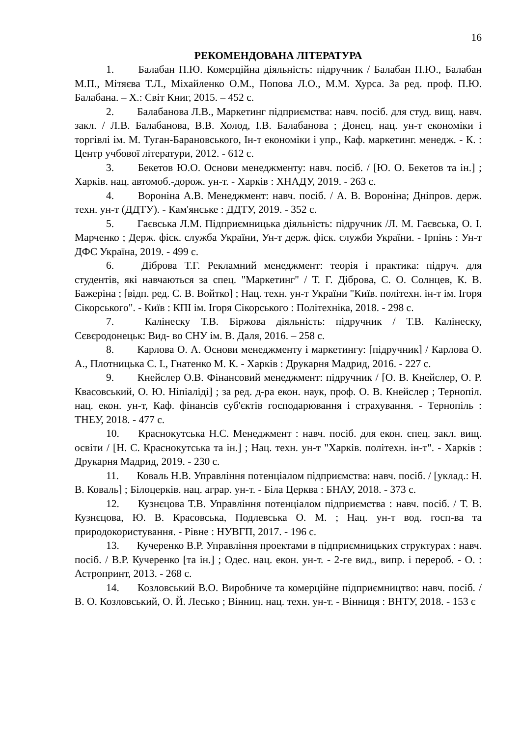16
РЕКОМЕНДОВАНА ЛІТЕРАТУРА
1. Балабан П.Ю. Комерційна діяльність: підручник / Балабан П.Ю., Балабан М.П., Мітяєва Т.Л., Міхайленко О.М., Попова Л.О., М.М. Хурса. За ред. проф. П.Ю. Балабана. – Х.: Світ Книг, 2015. – 452 с.
2. Балабанова Л.В., Маркетинг підприємства: навч. посіб. для студ. вищ. навч. закл. / Л.В. Балабанова, В.В. Холод, І.В. Балабанова ; Донец. нац. ун-т економіки і торгівлі ім. М. Туган-Барановського, Ін-т економіки і упр., Каф. маркетинг. менедж. - К. : Центр учбової літератури, 2012. - 612 с.
3. Бекетов Ю.О. Основи менеджменту: навч. посіб. / [Ю. О. Бекетов та ін.] ; Харків. нац. автомоб.-дорож. ун-т. - Харків : ХНАДУ, 2019. - 263 с.
4. Вороніна А.В. Менеджмент: навч. посіб. / А. В. Вороніна; Дніпров. держ. техн. ун-т (ДДТУ). - Кам'янське : ДДТУ, 2019. - 352 с.
5. Гаєвська Л.М. Підприємницька діяльність: підручник /Л. М. Гаєвська, О. І. Марченко ; Держ. фіск. служба України, Ун-т держ. фіск. служби України. - Ірпінь : Ун-т ДФС Україна, 2019. - 499 с.
6. Діброва Т.Г. Рекламний менеджмент: теорія і практика: підруч. для студентів, які навчаються за спец. "Маркетинг" / Т. Г. Діброва, С. О. Солнцев, К. В. Бажеріна ; [відп. ред. С. В. Войтко] ; Нац. техн. ун-т України "Київ. політехн. ін-т ім. Ігоря Сікорського". - Київ : КПІ ім. Ігоря Сікорського : Політехніка, 2018. - 298 с.
7. Калінеску Т.В. Біржова діяльність: підручник / Т.В. Калінеску, Сєвєродонецьк: Вид- во СНУ ім. В. Даля, 2016. – 258 с.
8. Карлова О. А. Основи менеджменту і маркетингу: [підручник] / Карлова О. А., Плотницька С. І., Гнатенко М. К. - Харків : Друкарня Мадрид, 2016. - 227 с.
9. Кнейслер О.В. Фінансовий менеджмент: підручник / [О. В. Кнейслер, О. Р. Квасовський, О. Ю. Ніпіаліді] ; за ред. д-ра екон. наук, проф. О. В. Кнейслер ; Тернопіл. нац. екон. ун-т, Каф. фінансів суб'єктів господарювання і страхування. - Тернопіль : ТНЕУ, 2018. - 477 с.
10. Краснокутська Н.С. Менеджмент : навч. посіб. для екон. спец. закл. вищ. освіти / [Н. С. Краснокутська та ін.] ; Нац. техн. ун-т "Харків. політехн. ін-т". - Харків : Друкарня Мадрид, 2019. - 230 с.
11. Коваль Н.В. Управління потенціалом підприємства: навч. посіб. / [уклад.: Н. В. Коваль] ; Білоцерків. нац. аграр. ун-т. - Біла Церква : БНАУ, 2018. - 373 с.
12. Кузнєцова Т.В. Управління потенціалом підприємства : навч. посіб. / Т. В. Кузнєцова, Ю. В. Красовська, Подлевська О. М. ; Нац. ун-т вод. госп-ва та природокористування. - Рівне : НУВГП, 2017. - 196 с.
13. Кучеренко В.Р. Управління проектами в підприємницьких структурах : навч. посіб. / В.Р. Кучеренко [та ін.] ; Одес. нац. екон. ун-т. - 2-ге вид., випр. і перероб. - О. : Астропринт, 2013. - 268 с.
14. Козловський В.О. Виробниче та комерційне підприємництво: навч. посіб. / В. О. Козловський, О. Й. Лесько ; Вінниц. нац. техн. ун-т. - Вінниця : ВНТУ, 2018. - 153 с